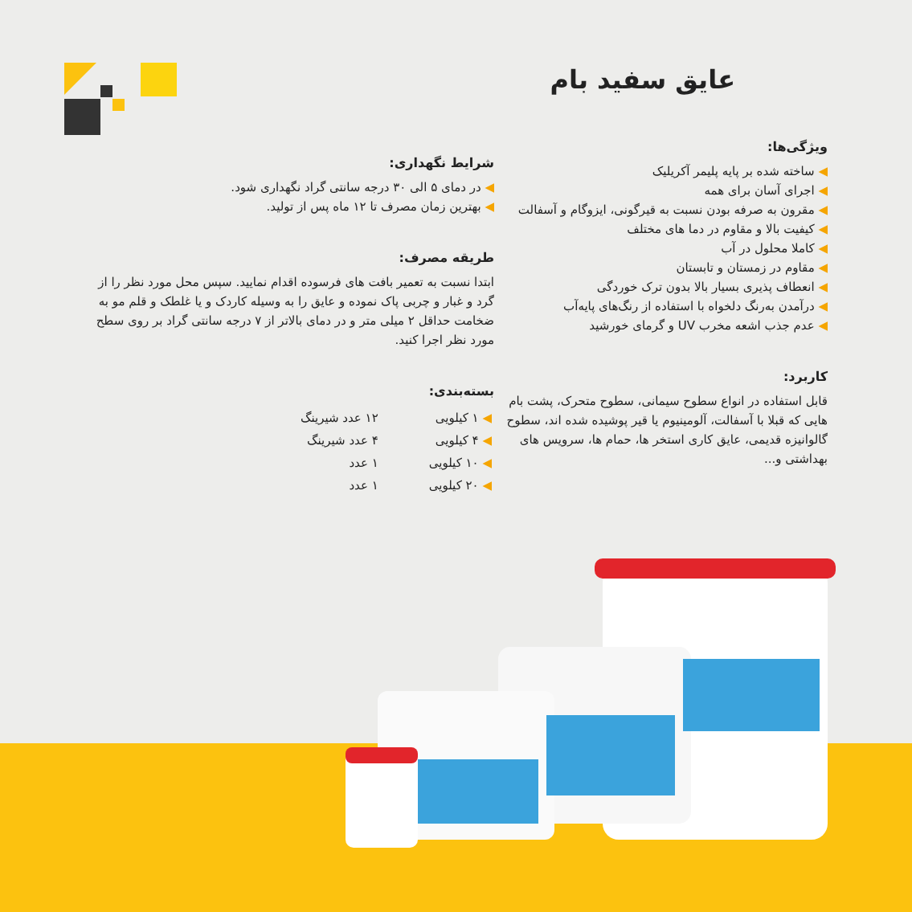عایق سفید بام
ویژگی‌ها:
◀ ساخته شده بر پایه پلیمر آکریلیک
◀ اجرای آسان برای همه
◀ مقرون به صرفه بودن نسبت به قیرگونی، ایزوگام و آسفالت
◀ کیفیت بالا و مقاوم در دما های مختلف
◀ کاملا محلول در آب
◀ مقاوم در زمستان و تابستان
◀ انعطاف پذیری بسیار بالا بدون ترک خوردگی
◀ درآمدن به‌رنگ دلخواه با استفاده از رنگ‌های پایه‌آب
◀ عدم جذب اشعه مخرب UV و گرمای خورشید
کاربرد:
قابل استفاده در انواع سطوح سیمانی، سطوح متحرک، پشت بام هایی که قبلا با آسفالت، آلومینیوم یا قیر پوشیده شده اند، سطوح گالوانیزه قدیمی، عایق کاری استخر ها، حمام ها، سرویس های بهداشتی و...
شرایط نگهداری:
◀ در دمای ۵ الی ۳۰ درجه سانتی گراد نگهداری شود.
◀ بهترین زمان مصرف تا ۱۲ ماه پس از تولید.
طریقه مصرف:
ابتدا نسبت به تعمیر بافت های فرسوده اقدام نمایید. سپس محل مورد نظر را از گرد و غبار و چربی پاک نموده و عایق را به وسیله کاردک و یا غلطک و قلم مو به ضخامت حداقل ۲ میلی متر و در دمای بالاتر از ۷ درجه سانتی گراد بر روی سطح مورد نظر اجرا کنید.
بسته‌بندی:
| ◀ ۱ کیلویی | ۱۲ عدد شیرینگ |
| ◀ ۴ کیلویی | ۴ عدد شیرینگ |
| ◀ ۱۰ کیلویی | ۱ عدد |
| ◀ ۲۰ کیلویی | ۱ عدد |